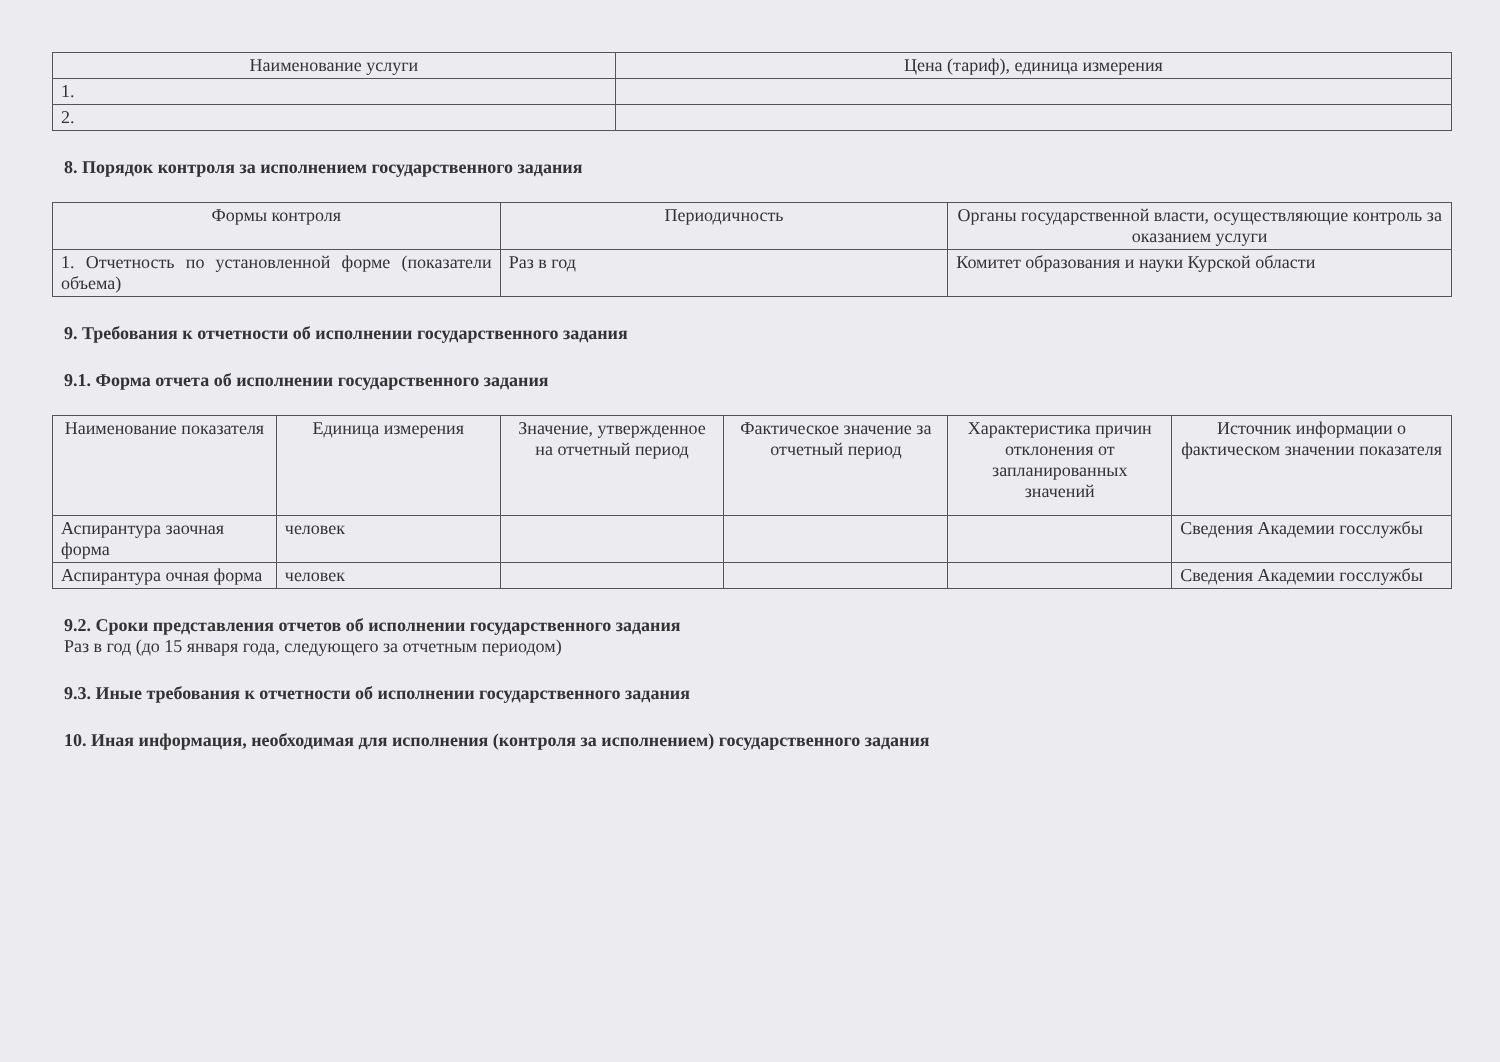| Наименование услуги | Цена (тариф), единица измерения |
| --- | --- |
| 1. | |
| 2. | |
8. Порядок контроля за исполнением государственного задания
| Формы контроля | Периодичность | Органы государственной власти, осуществляющие контроль за оказанием услуги |
| --- | --- | --- |
| 1. Отчетность по установленной форме (показатели объема) | Раз в год | Комитет образования и науки Курской области |
9. Требования к отчетности об исполнении государственного задания
9.1. Форма отчета об исполнении государственного задания
| Наименование показателя | Единица измерения | Значение, утвержденное на отчетный период | Фактическое значение за отчетный период | Характеристика причин отклонения от запланированных значений | Источник информации о фактическом значении показателя |
| --- | --- | --- | --- | --- | --- |
| Аспирантура заочная форма | человек | | | | Сведения Академии госслужбы |
| Аспирантура очная форма | человек | | | | Сведения Академии госслужбы |
9.2. Сроки представления отчетов об исполнении государственного задания
Раз в год (до 15 января года, следующего за отчетным периодом)
9.3. Иные требования к отчетности об исполнении государственного задания
10. Иная информация, необходимая для исполнения (контроля за исполнением) государственного задания